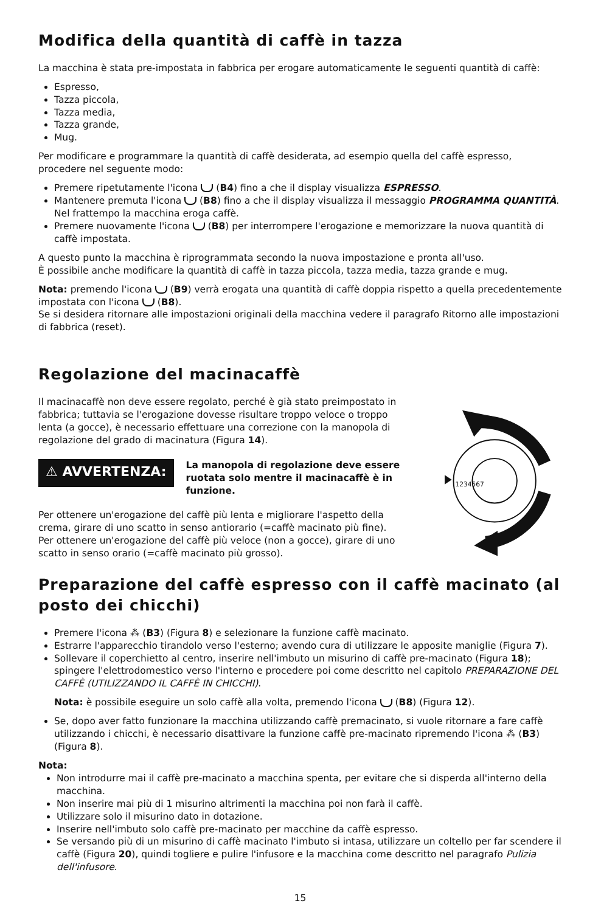Modifica della quantità di caffè in tazza
La macchina è stata pre-impostata in fabbrica per erogare automaticamente le seguenti quantità di caffè:
Espresso,
Tazza piccola,
Tazza media,
Tazza grande,
Mug.
Per modificare e programmare la quantità di caffè desiderata, ad esempio quella del caffè espresso, procedere nel seguente modo:
Premere ripetutamente l'icona (B4) fino a che il display visualizza ESPRESSO.
Mantenere premuta l'icona (B8) fino a che il display visualizza il messaggio PROGRAMMA QUANTITÀ. Nel frattempo la macchina eroga caffè.
Premere nuovamente l'icona (B8) per interrompere l'erogazione e memorizzare la nuova quantità di caffè impostata.
A questo punto la macchina è riprogrammata secondo la nuova impostazione e pronta all'uso.
È possibile anche modificare la quantità di caffè in tazza piccola, tazza media, tazza grande e mug.
Nota: premendo l'icona (B9) verrà erogata una quantità di caffè doppia rispetto a quella precedentemente impostata con l'icona (B8).
Se si desidera ritornare alle impostazioni originali della macchina vedere il paragrafo Ritorno alle impostazioni di fabbrica (reset).
Regolazione del macinacaffè
Il macinacaffè non deve essere regolato, perché è già stato preimpostato in fabbrica; tuttavia se l'erogazione dovesse risultare troppo veloce o troppo lenta (a gocce), è necessario effettuare una correzione con la manopola di regolazione del grado di macinatura (Figura 14).
⚠ AVVERTENZA:
La manopola di regolazione deve essere ruotata solo mentre il macinacaffè è in funzione.
Per ottenere un'erogazione del caffè più lenta e migliorare l'aspetto della crema, girare di uno scatto in senso antiorario (=caffè macinato più fine).
Per ottenere un'erogazione del caffè più veloce (non a gocce), girare di uno scatto in senso orario (=caffè macinato più grosso).
1234567
Preparazione del caffè espresso con il caffè macinato (al posto dei chicchi)
Premere l'icona ⁂ (B3) (Figura 8) e selezionare la funzione caffè macinato.
Estrarre l'apparecchio tirandolo verso l'esterno; avendo cura di utilizzare le apposite maniglie (Figura 7).
Sollevare il coperchietto al centro, inserire nell'imbuto un misurino di caffè pre-macinato (Figura 18); spingere l'elettrodomestico verso l'interno e procedere poi come descritto nel capitolo PREPARAZIONE DEL CAFFÈ (UTILIZZANDO IL CAFFÈ IN CHICCHI).
Nota: è possibile eseguire un solo caffè alla volta, premendo l'icona (B8) (Figura 12).
Se, dopo aver fatto funzionare la macchina utilizzando caffè premacinato, si vuole ritornare a fare caffè utilizzando i chicchi, è necessario disattivare la funzione caffè pre-macinato ripremendo l'icona ⁂ (B3) (Figura 8).
Nota:
Non introdurre mai il caffè pre-macinato a macchina spenta, per evitare che si disperda all'interno della macchina.
Non inserire mai più di 1 misurino altrimenti la macchina poi non farà il caffè.
Utilizzare solo il misurino dato in dotazione.
Inserire nell'imbuto solo caffè pre-macinato per macchine da caffè espresso.
Se versando più di un misurino di caffè macinato l'imbuto si intasa, utilizzare un coltello per far scendere il caffè (Figura 20), quindi togliere e pulire l'infusore e la macchina come descritto nel paragrafo Pulizia dell'infusore.
15